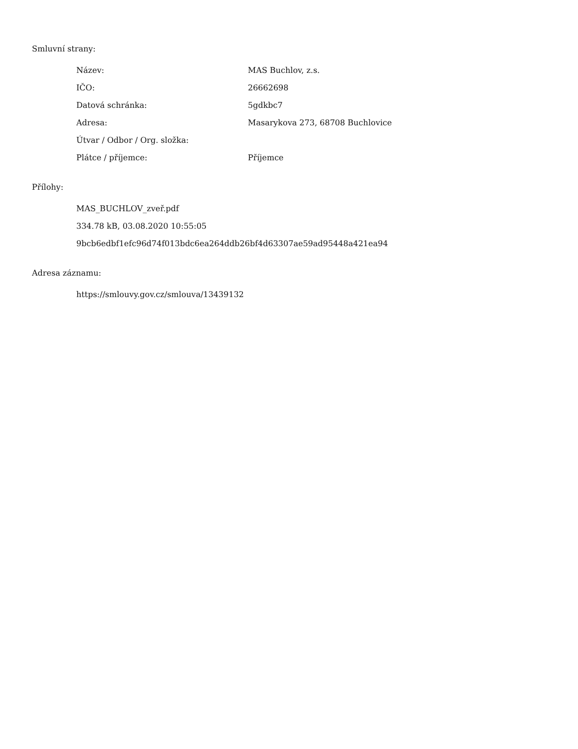Smluvní strany:
| Název: | MAS Buchlov, z.s. |
| IČO: | 26662698 |
| Datová schránka: | 5gdkbc7 |
| Adresa: | Masarykova 273, 68708 Buchlovice |
| Útvar / Odbor / Org. složka: | |
| Plátce / příjemce: | Příjemce |
Přílohy:
MAS_BUCHLOV_zveř.pdf
334.78 kB, 03.08.2020 10:55:05
9bcb6edbf1efc96d74f013bdc6ea264ddb26bf4d63307ae59ad95448a421ea94
Adresa záznamu:
https://smlouvy.gov.cz/smlouva/13439132